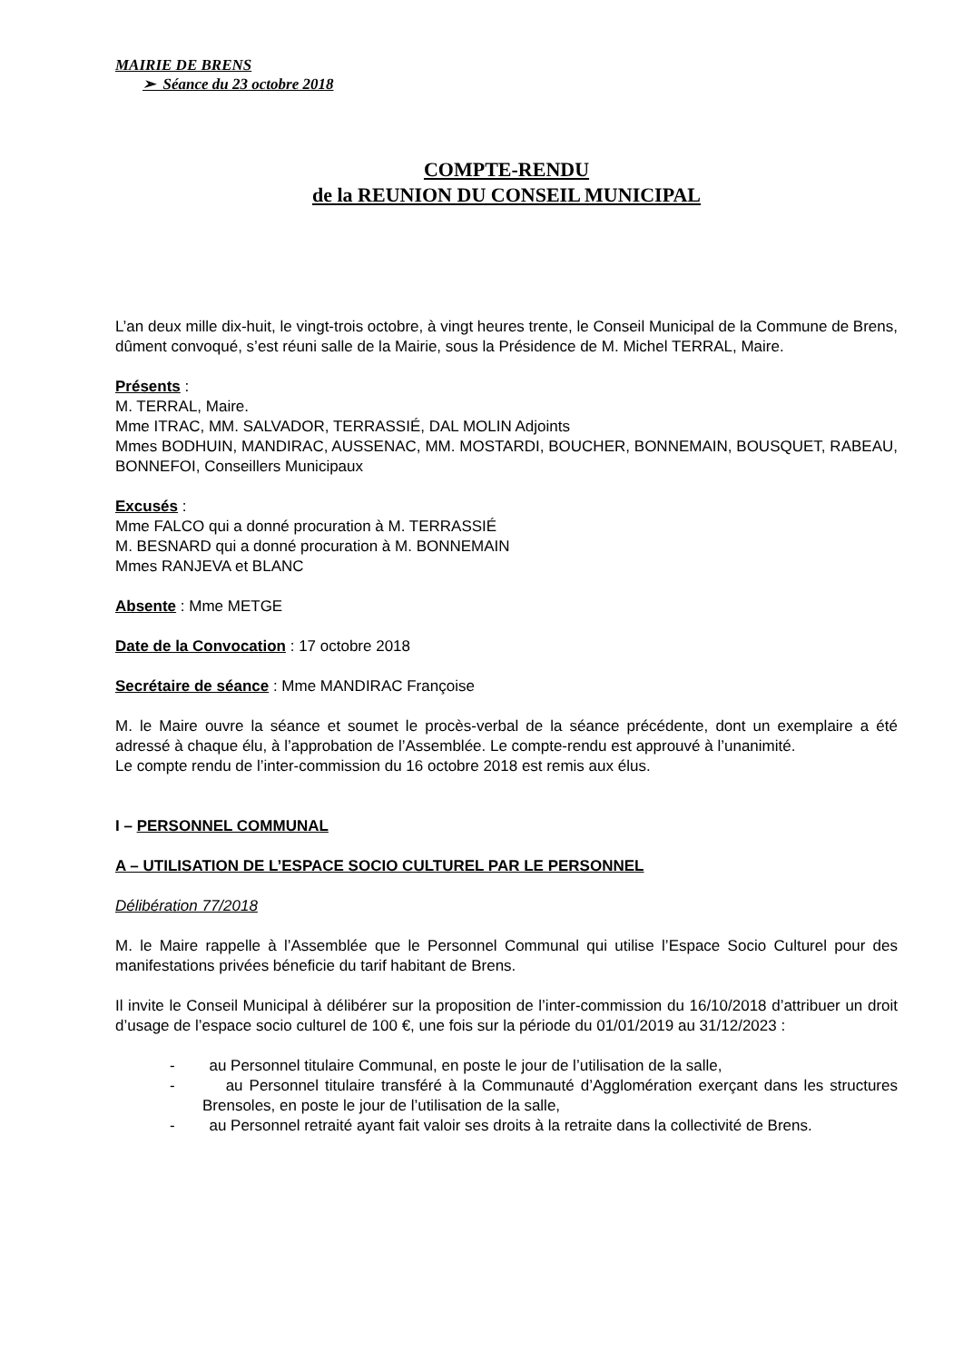MAIRIE DE BRENS
➢ Séance du 23 octobre 2018
COMPTE-RENDU
de la REUNION DU CONSEIL MUNICIPAL
L’an deux mille dix-huit, le vingt-trois octobre, à vingt heures trente, le Conseil Municipal de la Commune de Brens, dûment convoqué, s’est réuni salle de la Mairie, sous la Présidence de M. Michel TERRAL, Maire.
Présents :
M. TERRAL, Maire.
Mme ITRAC, MM. SALVADOR, TERRASSIÉ, DAL MOLIN Adjoints
Mmes BODHUIN, MANDIRAC, AUSSENAC, MM. MOSTARDI, BOUCHER, BONNEMAIN, BOUSQUET, RABEAU, BONNEFOI, Conseillers Municipaux
Excusés :
Mme FALCO qui a donné procuration à M. TERRASSIÉ
M. BESNARD qui a donné procuration à M. BONNEMAIN
Mmes RANJEVA et BLANC
Absente : Mme METGE
Date de la Convocation : 17 octobre 2018
Secrétaire de séance : Mme MANDIRAC Françoise
M. le Maire ouvre la séance et soumet le procès-verbal de la séance précédente, dont un exemplaire a été adressé à chaque élu, à l’approbation de l’Assemblée. Le compte-rendu est approuvé à l’unanimité.
Le compte rendu de l’inter-commission du 16 octobre 2018 est remis aux élus.
I – PERSONNEL COMMUNAL
A – UTILISATION DE L’ESPACE SOCIO CULTUREL PAR LE PERSONNEL
Délibération 77/2018
M. le Maire rappelle à l’Assemblée que le Personnel Communal qui utilise l’Espace Socio Culturel pour des manifestations privées béneficie du tarif habitant de Brens.
Il invite le Conseil Municipal à délibérer sur la proposition de l’inter-commission du 16/10/2018 d’attribuer un droit d’usage de l’espace socio culturel de 100 €, une fois sur la période du 01/01/2019 au 31/12/2023 :
- au Personnel titulaire Communal, en poste le jour de l’utilisation de la salle,
- au Personnel titulaire transféré à la Communauté d’Agglomération exerçant dans les structures Brensoles, en poste le jour de l’utilisation de la salle,
- au Personnel retraité ayant fait valoir ses droits à la retraite dans la collectivité de Brens.